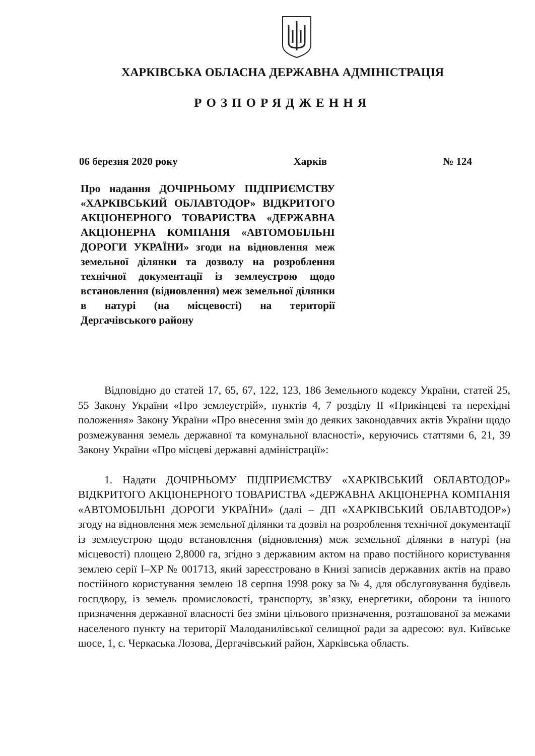ХАРКІВСЬКА ОБЛАСНА ДЕРЖАВНА АДМІНІСТРАЦІЯ
РОЗПОРЯДЖЕННЯ
06 березня 2020 року Харків № 124
Про надання ДОЧІРНЬОМУ ПІДПРИЄМСТВУ «ХАРКІВСЬКИЙ ОБЛАВТОДОР» ВІДКРИТОГО АКЦІОНЕРНОГО ТОВАРИСТВА «ДЕРЖАВНА АКЦІОНЕРНА КОМПАНІЯ «АВТОМОБІЛЬНІ ДОРОГИ УКРАЇНИ» згоди на відновлення меж земельної ділянки та дозволу на розроблення технічної документації із землеустрою щодо встановлення (відновлення) меж земельної ділянки в натурі (на місцевості) на території Дергачівського району
Відповідно до статей 17, 65, 67, 122, 123, 186 Земельного кодексу України, статей 25, 55 Закону України «Про землеустрій», пунктів 4, 7 розділу ІІ «Прикінцеві та перехідні положення» Закону України «Про внесення змін до деяких законодавчих актів України щодо розмежування земель державної та комунальної власності», керуючись статтями 6, 21, 39 Закону України «Про місцеві державні адміністрації»:
1. Надати ДОЧІРНЬОМУ ПІДПРИЄМСТВУ «ХАРКІВСЬКИЙ ОБЛАВТОДОР» ВІДКРИТОГО АКЦІОНЕРНОГО ТОВАРИСТВА «ДЕРЖАВНА АКЦІОНЕРНА КОМПАНІЯ «АВТОМОБІЛЬНІ ДОРОГИ УКРАЇНИ» (далі – ДП «ХАРКІВСЬКИЙ ОБЛАВТОДОР») згоду на відновлення меж земельної ділянки та дозвіл на розроблення технічної документації із землеустрою щодо встановлення (відновлення) меж земельної ділянки в натурі (на місцевості) площею 2,8000 га, згідно з державним актом на право постійного користування землею серії І–ХР № 001713, який зареєстровано в Книзі записів державних актів на право постійного користування землею 18 серпня 1998 року за № 4, для обслуговування будівель госпдвору, із земель промисловості, транспорту, зв’язку, енергетики, оборони та іншого призначення державної власності без зміни цільового призначення, розташованої за межами населеного пункту на території Малоданилівської селищної ради за адресою: вул. Київське шосе, 1, с. Черкаська Лозова, Дергачівський район, Харківська область.